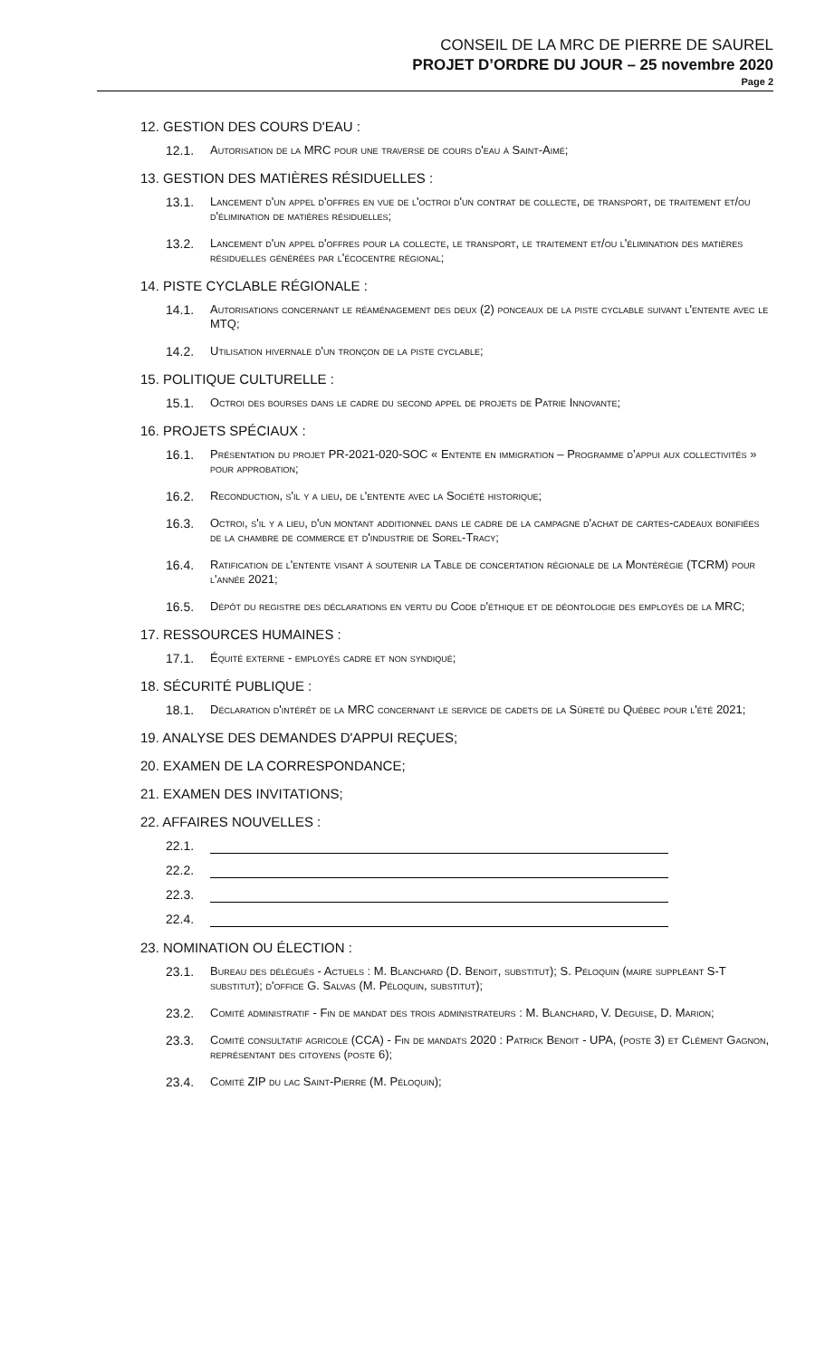CONSEIL DE LA MRC DE PIERRE DE SAUREL
PROJET D’ORDRE DU JOUR – 25 novembre 2020
Page 2
12. GESTION DES COURS D'EAU :
12.1. Autorisation de la MRC pour une traverse de cours d'eau à Saint-Aimé;
13. GESTION DES MATIÈRES RÉSIDUELLES :
13.1. Lancement d'un appel d'offres en vue de l'octroi d'un contrat de collecte, de transport, de traitement et/ou d'élimination de matières résiduelles;
13.2. Lancement d'un appel d'offres pour la collecte, le transport, le traitement et/ou l'élimination des matières résiduelles générées par l'écocentre régional;
14. PISTE CYCLABLE RÉGIONALE :
14.1. Autorisations concernant le réaménagement des deux (2) ponceaux de la piste cyclable suivant l'entente avec le MTQ;
14.2. Utilisation hivernale d'un tronçon de la piste cyclable;
15. POLITIQUE CULTURELLE :
15.1. Octroi des bourses dans le cadre du second appel de projets de Patrie Innovante;
16. PROJETS SPÉCIAUX :
16.1. Présentation du projet PR-2021-020-SOC « Entente en immigration – Programme d’appui aux collectivités » pour approbation;
16.2. Reconduction, s'il y a lieu, de l'entente avec la Société historique;
16.3. Octroi, s'il y a lieu, d'un montant additionnel dans le cadre de la campagne d'achat de cartes-cadeaux bonifiées de la chambre de commerce et d'industrie de Sorel-Tracy;
16.4. Ratification de l'entente visant à soutenir la Table de concertation régionale de la Montérégie (TCRM) pour l'année 2021;
16.5. Dépôt du registre des déclarations en vertu du Code d'éthique et de déontologie des employés de la MRC;
17. RESSOURCES HUMAINES :
17.1. Équité externe - employés cadre et non syndiqué;
18. SÉCURITÉ PUBLIQUE :
18.1. Déclaration d'intérêt de la MRC concernant le service de cadets de la Sûreté du Québec pour l'été 2021;
19. ANALYSE DES DEMANDES D'APPUI REÇUES;
20. EXAMEN DE LA CORRESPONDANCE;
21. EXAMEN DES INVITATIONS;
22. AFFAIRES NOUVELLES :
22.1.
22.2.
22.3.
22.4.
23. NOMINATION OU ÉLECTION :
23.1. Bureau des délégués - Actuels : M. Blanchard (D. Benoit, substitut); S. Péloquin (maire suppléant S-T substitut); d'office G. Salvas (M. Péloquin, substitut);
23.2. Comité administratif - Fin de mandat des trois administrateurs : M. Blanchard, V. Deguise, D. Marion;
23.3. Comité consultatif agricole (CCA) - Fin de mandats 2020 : Patrick Benoit - UPA, (poste 3) et Clément Gagnon, représentant des citoyens (poste 6);
23.4. Comité ZIP du lac Saint-Pierre (M. Péloquin);